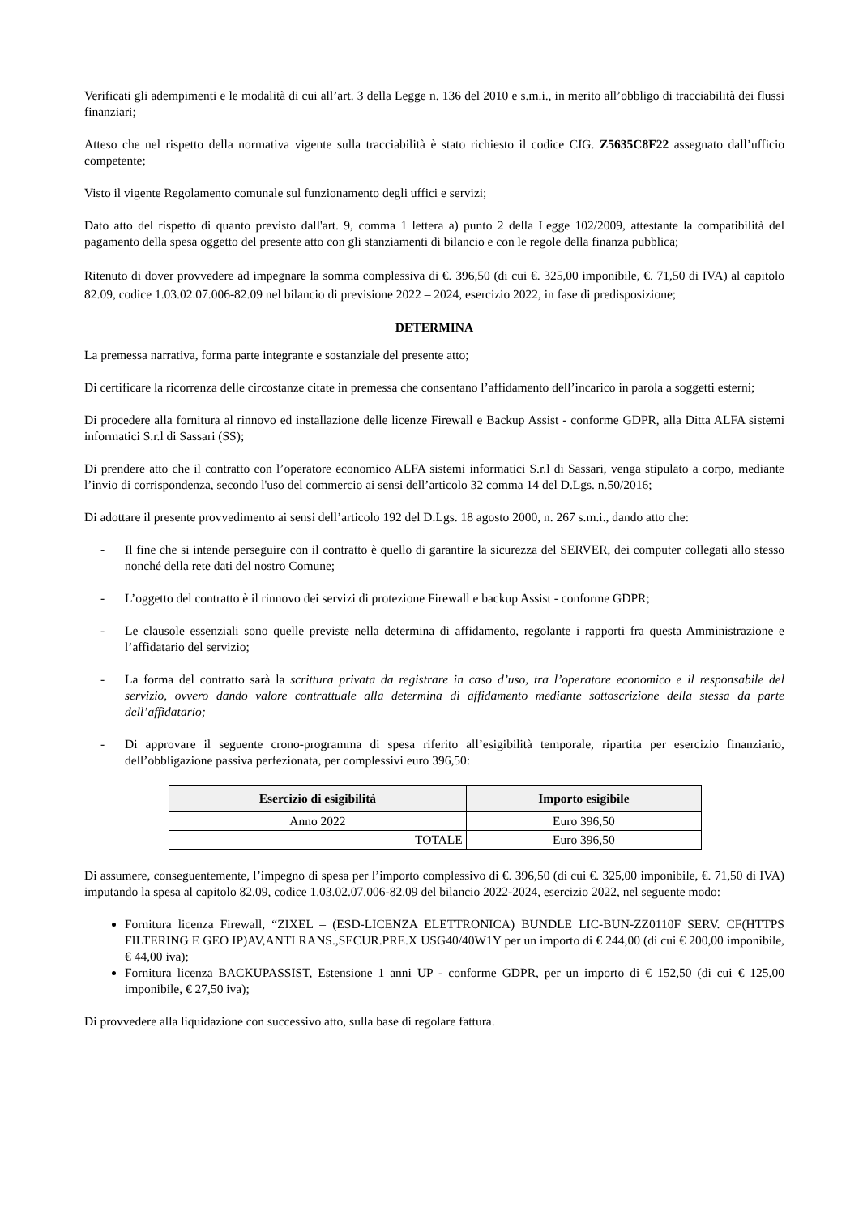Verificati gli adempimenti e le modalità di cui all’art. 3 della Legge n. 136 del 2010 e s.m.i., in merito all’obbligo di tracciabilità dei flussi finanziari;
Atteso che nel rispetto della normativa vigente sulla tracciabilità è stato richiesto il codice CIG. Z5635C8F22 assegnato dall’ufficio competente;
Visto il vigente Regolamento comunale sul funzionamento degli uffici e servizi;
Dato atto del rispetto di quanto previsto dall'art. 9, comma 1 lettera a) punto 2 della Legge 102/2009, attestante la compatibilità del pagamento della spesa oggetto del presente atto con gli stanziamenti di bilancio e con le regole della finanza pubblica;
Ritenuto di dover provvedere ad impegnare la somma complessiva di €. 396,50 (di cui €. 325,00 imponibile, €. 71,50 di IVA) al capitolo 82.09, codice 1.03.02.07.006-82.09 nel bilancio di previsione 2022 – 2024, esercizio 2022, in fase di predisposizione;
DETERMINA
La premessa narrativa, forma parte integrante e sostanziale del presente atto;
Di certificare la ricorrenza delle circostanze citate in premessa che consentano l’affidamento dell’incarico in parola a soggetti esterni;
Di procedere alla fornitura al rinnovo ed installazione delle licenze Firewall e Backup Assist - conforme GDPR, alla Ditta ALFA sistemi informatici S.r.l di Sassari (SS);
Di prendere atto che il contratto con l’operatore economico ALFA sistemi informatici S.r.l di Sassari, venga stipulato a corpo, mediante l’invio di corrispondenza, secondo l'uso del commercio ai sensi dell’articolo 32 comma 14 del D.Lgs. n.50/2016;
Di adottare il presente provvedimento ai sensi dell’articolo 192 del D.Lgs. 18 agosto 2000, n. 267 s.m.i., dando atto che:
- Il fine che si intende perseguire con il contratto è quello di garantire la sicurezza del SERVER, dei computer collegati allo stesso nonché della rete dati del nostro Comune;
- L’oggetto del contratto è il rinnovo dei servizi di protezione Firewall e backup Assist - conforme GDPR;
- Le clausole essenziali sono quelle previste nella determina di affidamento, regolante i rapporti fra questa Amministrazione e l’affidatario del servizio;
- La forma del contratto sarà la scrittura privata da registrare in caso d’uso, tra l’operatore economico e il responsabile del servizio, ovvero dando valore contrattuale alla determina di affidamento mediante sottoscrizione della stessa da parte dell’affidatario;
- Di approvare il seguente crono-programma di spesa riferito all’esigibilità temporale, ripartita per esercizio finanziario, dell’obbligazione passiva perfezionata, per complessivi euro 396,50:
| Esercizio di esigibilità | Importo esigibile |
| --- | --- |
| Anno 2022 | Euro 396,50 |
| TOTALE | Euro 396,50 |
Di assumere, conseguentemente, l’impegno di spesa per l’importo complessivo di €. 396,50 (di cui €. 325,00 imponibile, €. 71,50 di IVA) imputando la spesa al capitolo 82.09, codice 1.03.02.07.006-82.09 del bilancio 2022-2024, esercizio 2022, nel seguente modo:
Fornitura licenza Firewall, “ZIXEL – (ESD-LICENZA ELETTRONICA) BUNDLE LIC-BUN-ZZ0110F SERV. CF(HTTPS FILTERING E GEO IP)AV,ANTI RANS.,SECUR.PRE.X USG40/40W1Y per un importo di € 244,00 (di cui € 200,00 imponibile, € 44,00 iva);
Fornitura licenza BACKUPASSIST, Estensione 1 anni UP - conforme GDPR, per un importo di € 152,50 (di cui € 125,00 imponibile, € 27,50 iva);
Di provvedere alla liquidazione con successivo atto, sulla base di regolare fattura.